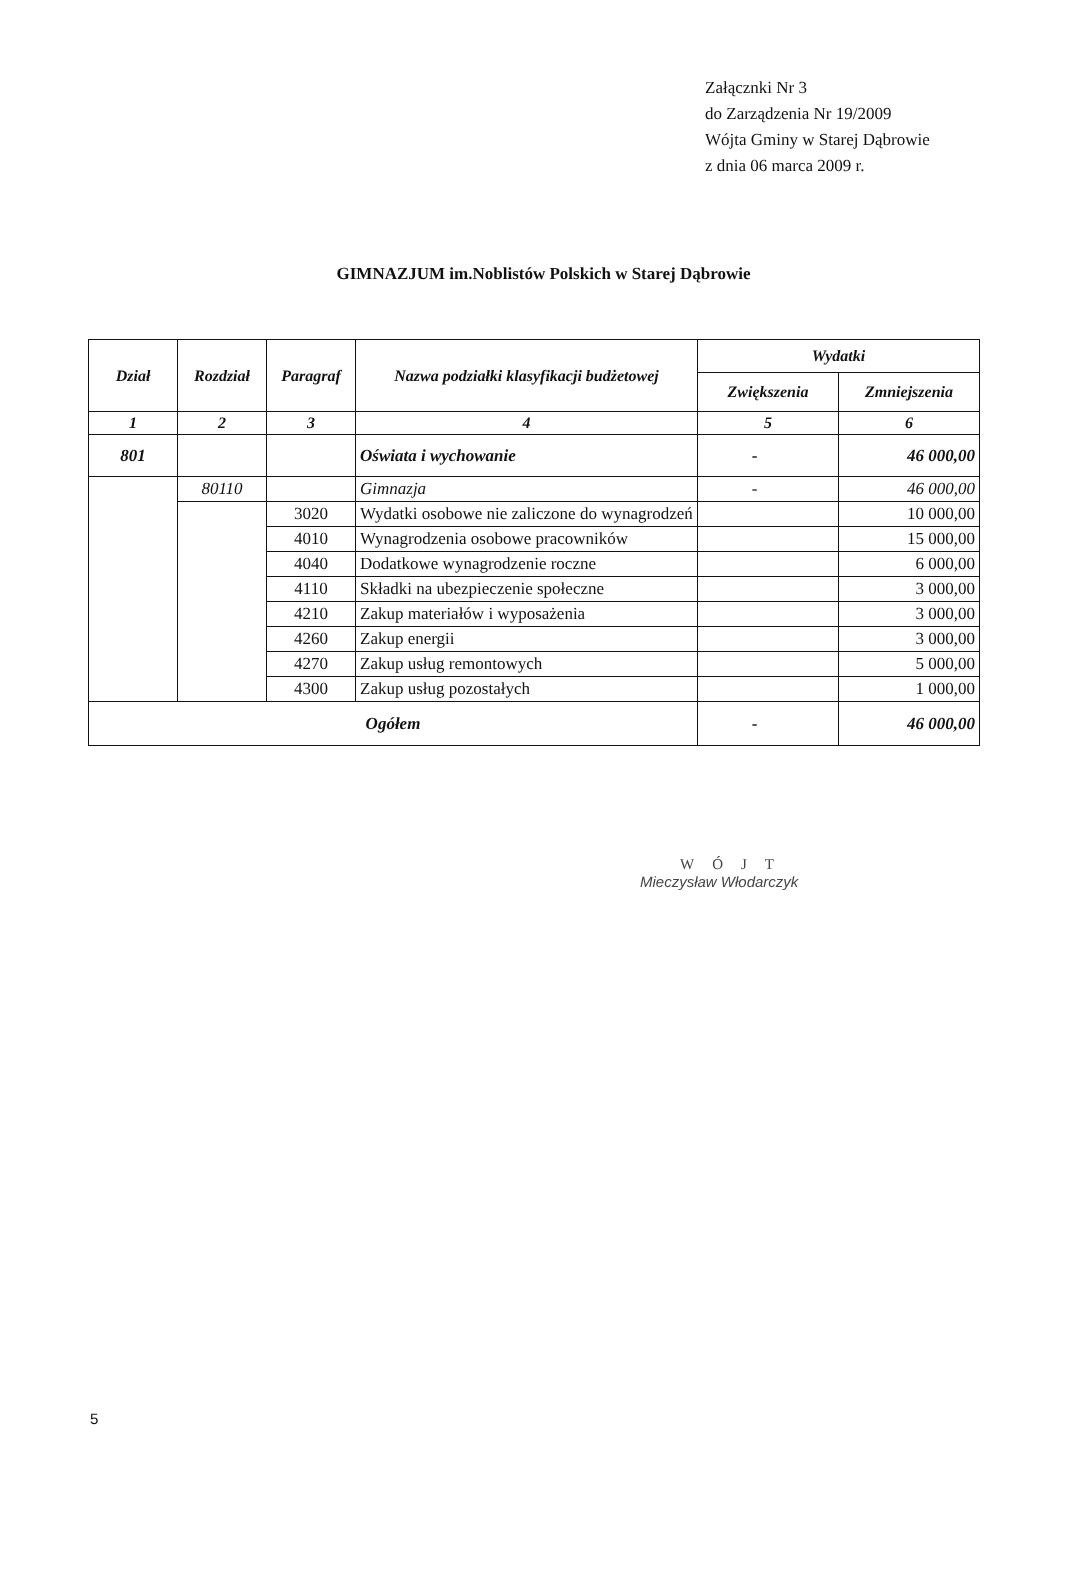Załącznki Nr 3
do Zarządzenia Nr 19/2009
Wójta Gminy w Starej Dąbrowie
z dnia 06 marca 2009 r.
GIMNAZJUM im.Noblistów Polskich w Starej Dąbrowie
| Dział | Rozdział | Paragraf | Nazwa podziałki klasyfikacji budżetowej | Wydatki | |
| --- | --- | --- | --- | --- | --- |
| | | | | Zwiększenia | Zmniejszenia |
| 1 | 2 | 3 | 4 | 5 | 6 |
| 801 | | | Oświata i wychowanie | - | 46 000,00 |
| | 80110 | | Gimnazja | - | 46 000,00 |
| | | 3020 | Wydatki osobowe nie zaliczone do wynagrodzeń | | 10 000,00 |
| | | 4010 | Wynagrodzenia osobowe pracowników | | 15 000,00 |
| | | 4040 | Dodatkowe wynagrodzenie roczne | | 6 000,00 |
| | | 4110 | Składki na ubezpieczenie społeczne | | 3 000,00 |
| | | 4210 | Zakup materiałów i wyposażenia | | 3 000,00 |
| | | 4260 | Zakup energii | | 3 000,00 |
| | | 4270 | Zakup usług remontowych | | 5 000,00 |
| | | 4300 | Zakup usług pozostałych | | 1 000,00 |
| Ogółem | | | | - | 46 000,00 |
WÓJT
Mieczysław Włodarczyk
5